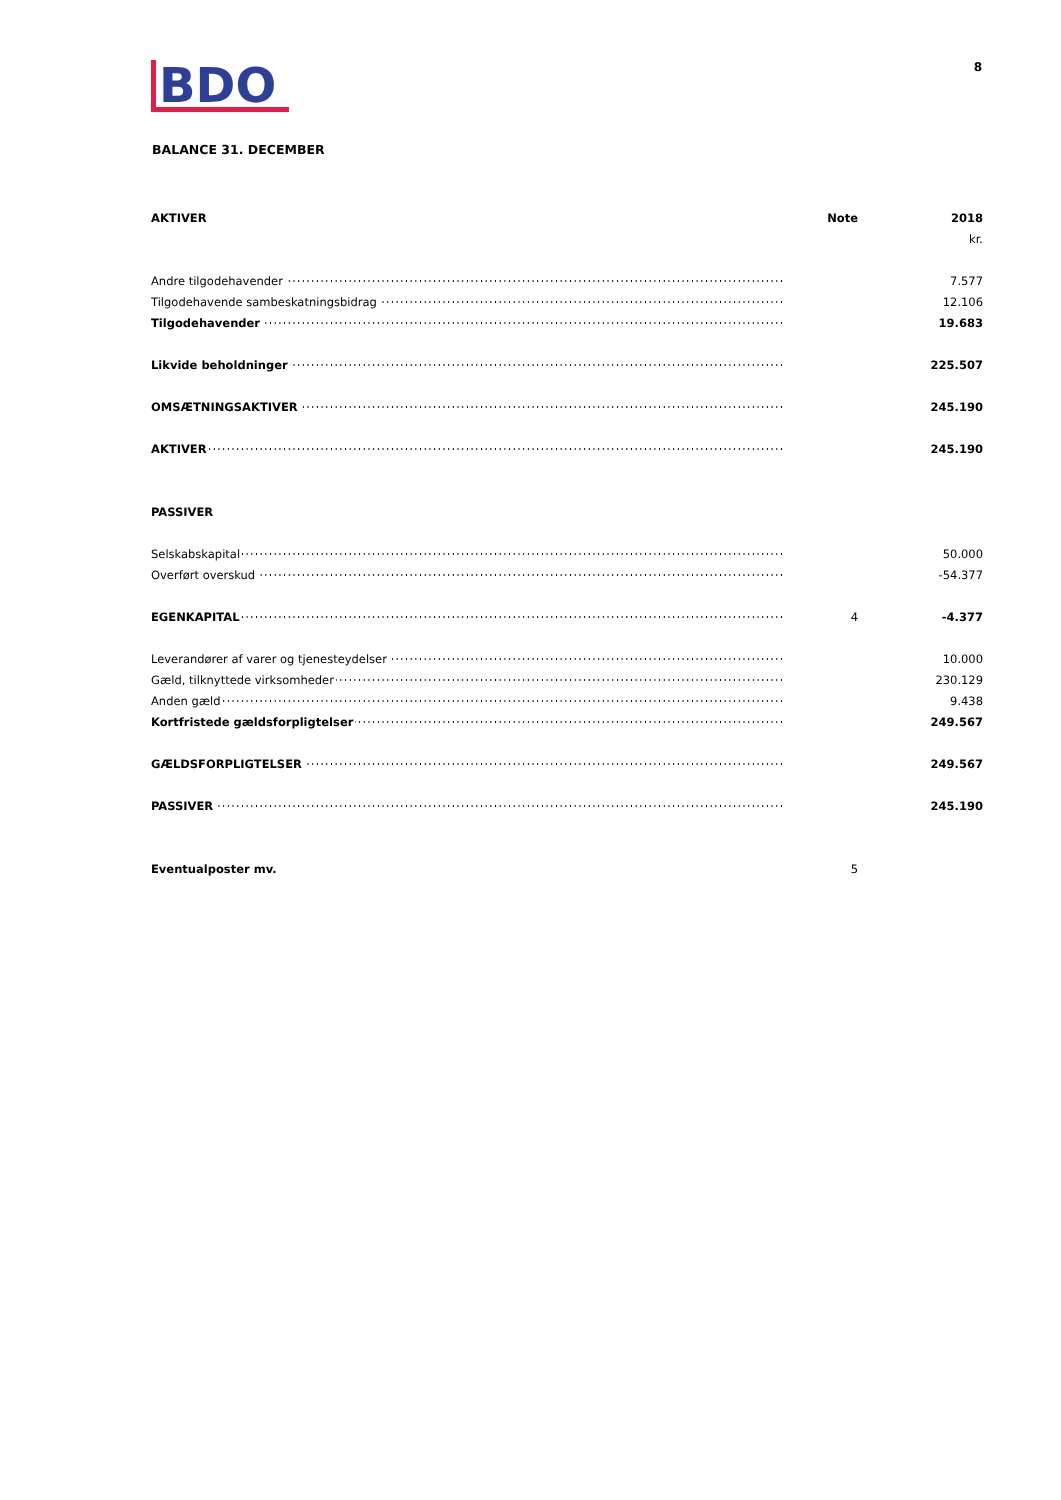BDO
8
BALANCE 31. DECEMBER
| AKTIVER | Note | 2018 |
| --- | --- | --- |
| | | kr. |
| Andre tilgodehavender | | 7.577 |
| Tilgodehavende sambeskatningsbidrag | | 12.106 |
| Tilgodehavender | | 19.683 |
| Likvide beholdninger | | 225.507 |
| OMSÆTNINGSAKTIVER | | 245.190 |
| AKTIVER | | 245.190 |
| PASSIVER | | |
| Selskabskapital | | 50.000 |
| Overført overskud | | -54.377 |
| EGENKAPITAL | 4 | -4.377 |
| Leverandører af varer og tjenesteydelser | | 10.000 |
| Gæld, tilknyttede virksomheder | | 230.129 |
| Anden gæld | | 9.438 |
| Kortfristede gældsforpligtelser | | 249.567 |
| GÆLDSFORPLIGTELSER | | 249.567 |
| PASSIVER | | 245.190 |
| Eventualposter mv. | 5 | |